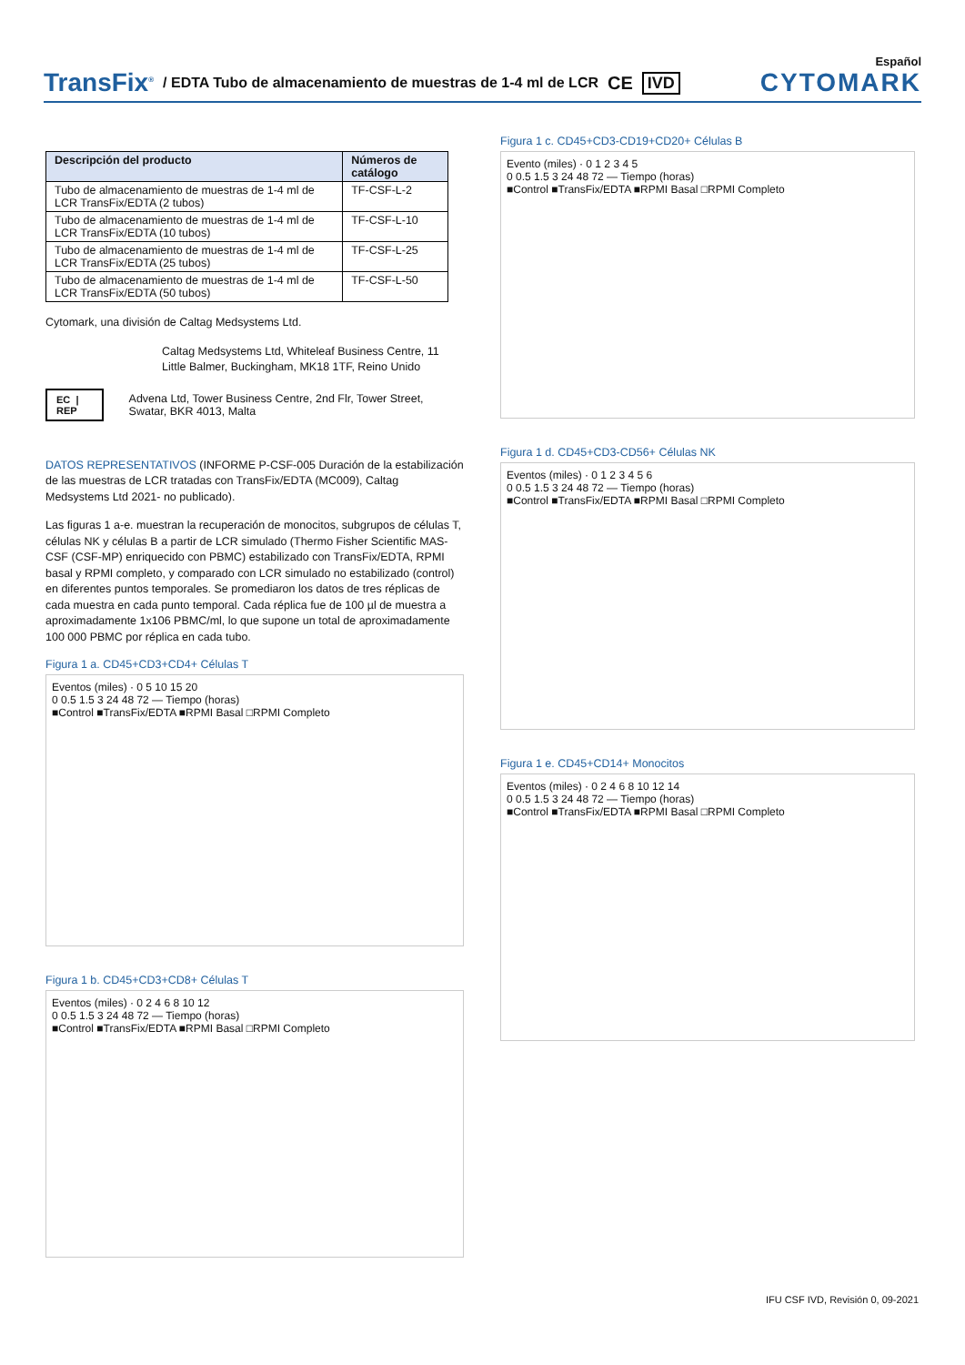Español
TransFix<sup>®</sup> / EDTA Tubo de almacenamiento de muestras de 1-4 ml de LCR CE IVD CYTOMARK
| Descripción del producto | Números de catálogo |
| --- | --- |
| Tubo de almacenamiento de muestras de 1-4 ml de LCR TransFix/EDTA (2 tubos) | TF-CSF-L-2 |
| Tubo de almacenamiento de muestras de 1-4 ml de LCR TransFix/EDTA (10 tubos) | TF-CSF-L-10 |
| Tubo de almacenamiento de muestras de 1-4 ml de LCR TransFix/EDTA (25 tubos) | TF-CSF-L-25 |
| Tubo de almacenamiento de muestras de 1-4 ml de LCR TransFix/EDTA (50 tubos) | TF-CSF-L-50 |
Cytomark, una división de Caltag Medsystems Ltd.
Caltag Medsystems Ltd, Whiteleaf Business Centre, 11 Little Balmer, Buckingham, MK18 1TF, Reino Unido
EC | REP Advena Ltd, Tower Business Centre, 2nd Flr, Tower Street, Swatar, BKR 4013, Malta
DATOS REPRESENTATIVOS (INFORME P-CSF-005 Duración de la estabilización de las muestras de LCR tratadas con TransFix/EDTA (MC009), Caltag Medsystems Ltd 2021- no publicado).
Las figuras 1 a-e. muestran la recuperación de monocitos, subgrupos de células T, células NK y células B a partir de LCR simulado (Thermo Fisher Scientific MAS-CSF (CSF-MP) enriquecido con PBMC) estabilizado con TransFix/EDTA, RPMI basal y RPMI completo, y comparado con LCR simulado no estabilizado (control) en diferentes puntos temporales. Se promediaron los datos de tres réplicas de cada muestra en cada punto temporal. Cada réplica fue de 100 µl de muestra a aproximadamente 1x106 PBMC/ml, lo que supone un total de aproximadamente 100 000 PBMC por réplica en cada tubo.
Figura 1 a. CD45+CD3+CD4+ Células T
Eventos (miles) · 0 5 10 15 20
0 0.5 1.5 3 24 48 72 — Tiempo (horas)
■Control ■TransFix/EDTA ■RPMI Basal □RPMI Completo
Figura 1 b. CD45+CD3+CD8+ Células T
Eventos (miles) · 0 2 4 6 8 10 12
0 0.5 1.5 3 24 48 72 — Tiempo (horas)
■Control ■TransFix/EDTA ■RPMI Basal □RPMI Completo
Figura 1 c. CD45+CD3-CD19+CD20+ Células B
Evento (miles) · 0 1 2 3 4 5
0 0.5 1.5 3 24 48 72 — Tiempo (horas)
■Control ■TransFix/EDTA ■RPMI Basal □RPMI Completo
Figura 1 d. CD45+CD3-CD56+ Células NK
Eventos (miles) · 0 1 2 3 4 5 6
0 0.5 1.5 3 24 48 72 — Tiempo (horas)
■Control ■TransFix/EDTA ■RPMI Basal □RPMI Completo
Figura 1 e. CD45+CD14+ Monocitos
Eventos (miles) · 0 2 4 6 8 10 12 14
0 0.5 1.5 3 24 48 72 — Tiempo (horas)
■Control ■TransFix/EDTA ■RPMI Basal □RPMI Completo
IFU CSF IVD, Revisión 0, 09-2021